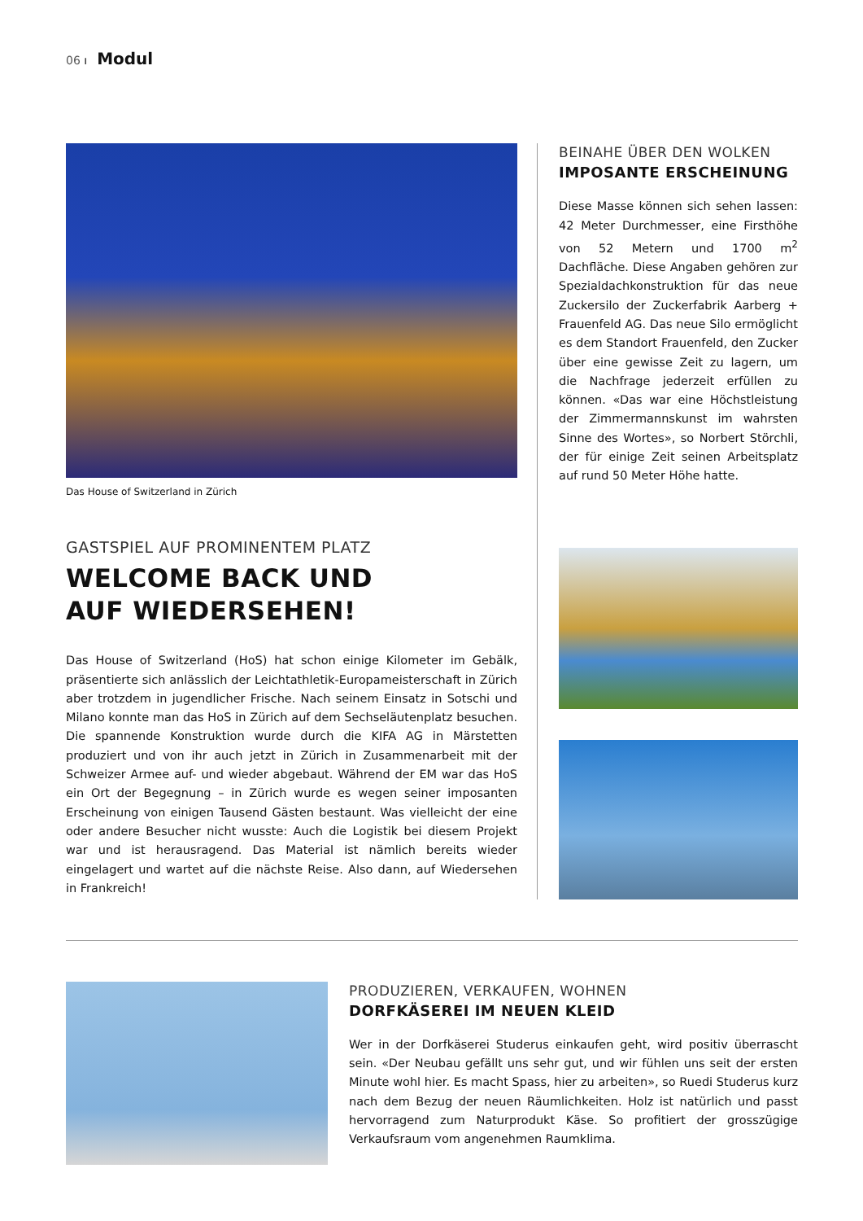06 ı Modul
Das House of Switzerland in Zürich
GASTSPIEL AUF PROMINENTEM PLATZ
WELCOME BACK UND
AUF WIEDERSEHEN!
Das House of Switzerland (HoS) hat schon einige Kilometer im Gebälk, präsentierte sich anlässlich der Leichtathletik-Europameisterschaft in Zürich aber trotzdem in jugendlicher Frische. Nach seinem Einsatz in Sotschi und Milano konnte man das HoS in Zürich auf dem Sechseläutenplatz besuchen. Die spannende Konstruktion wurde durch die KIFA AG in Märstetten produziert und von ihr auch jetzt in Zürich in Zusammenarbeit mit der Schweizer Armee auf- und wieder abgebaut. Während der EM war das HoS ein Ort der Begegnung – in Zürich wurde es wegen seiner imposanten Erscheinung von einigen Tausend Gästen bestaunt. Was vielleicht der eine oder andere Besucher nicht wusste: Auch die Logistik bei diesem Projekt war und ist herausragend. Das Material ist nämlich bereits wieder eingelagert und wartet auf die nächste Reise. Also dann, auf Wiedersehen in Frankreich!
BEINAHE ÜBER DEN WOLKEN
IMPOSANTE ERSCHEINUNG
Diese Masse können sich sehen lassen: 42 Meter Durchmesser, eine Firsthöhe von 52 Metern und 1700 m<sup>2</sup> Dachfläche. Diese Angaben gehören zur Spezialdachkonstruktion für das neue Zuckersilo der Zuckerfabrik Aarberg + Frauenfeld AG. Das neue Silo ermöglicht es dem Standort Frauenfeld, den Zucker über eine gewisse Zeit zu lagern, um die Nachfrage jederzeit erfüllen zu können. «Das war eine Höchstleistung der Zimmermannskunst im wahrsten Sinne des Wortes», so Norbert Störchli, der für einige Zeit seinen Arbeitsplatz auf rund 50 Meter Höhe hatte.
PRODUZIEREN, VERKAUFEN, WOHNEN
DORFKÄSEREI IM NEUEN KLEID
Wer in der Dorfkäserei Studerus einkaufen geht, wird positiv überrascht sein. «Der Neubau gefällt uns sehr gut, und wir fühlen uns seit der ersten Minute wohl hier. Es macht Spass, hier zu arbeiten», so Ruedi Studerus kurz nach dem Bezug der neuen Räumlichkeiten. Holz ist natürlich und passt hervorragend zum Naturprodukt Käse. So profitiert der grosszügige Verkaufsraum vom angenehmen Raumklima.